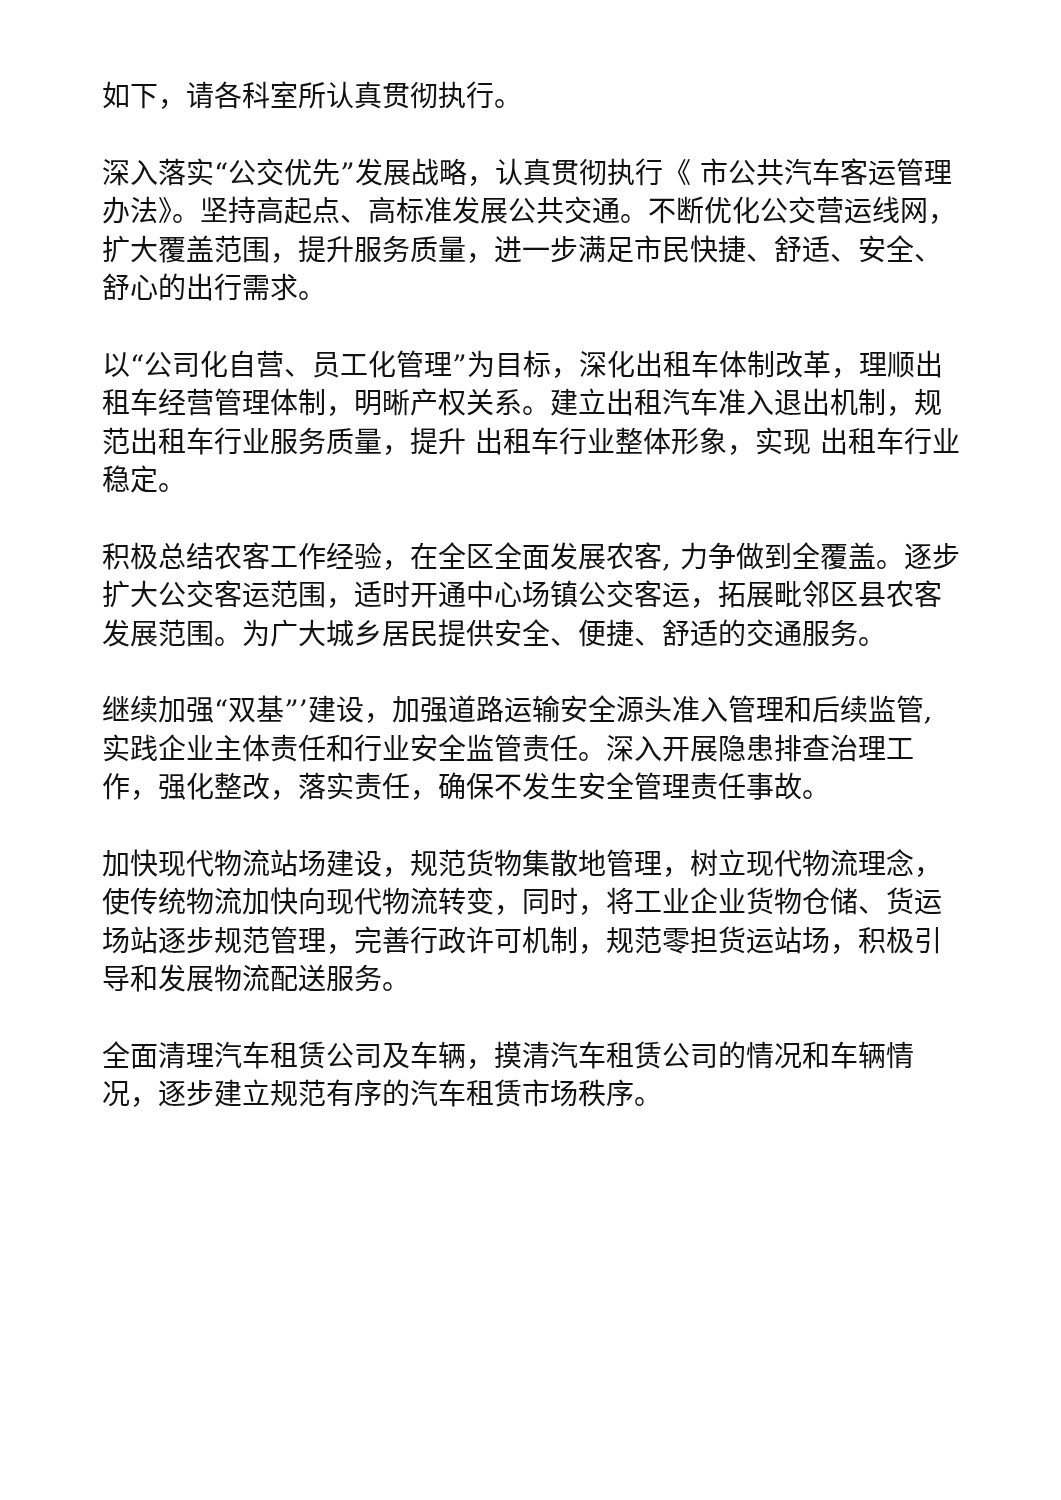如下，请各科室所认真贯彻执行。
深入落实“公交优先”发展战略，认真贯彻执行《 市公共汽车客运管理办法》。坚持高起点、高标准发展公共交通。不断优化公交营运线网，扩大覆盖范围，提升服务质量，进一步满足市民快捷、舒适、安全、舒心的出行需求。
以“公司化自营、员工化管理”为目标，深化出租车体制改革，理顺出租车经营管理体制，明晰产权关系。建立出租汽车准入退出机制，规范出租车行业服务质量，提升 出租车行业整体形象，实现 出租车行业稳定。
积极总结农客工作经验，在全区全面发展农客, 力争做到全覆盖。逐步扩大公交客运范围，适时开通中心场镇公交客运，拓展毗邻区县农客发展范围。为广大城乡居民提供安全、便捷、舒适的交通服务。
继续加强“双基”’建设，加强道路运输安全源头准入管理和后续监管, 实践企业主体责任和行业安全监管责任。深入开展隐患排查治理工作，强化整改，落实责任，确保不发生安全管理责任事故。
加快现代物流站场建设，规范货物集散地管理，树立现代物流理念，使传统物流加快向现代物流转变，同时，将工业企业货物仓储、货运场站逐步规范管理，完善行政许可机制，规范零担货运站场，积极引导和发展物流配送服务。
全面清理汽车租赁公司及车辆，摸清汽车租赁公司的情况和车辆情况，逐步建立规范有序的汽车租赁市场秩序。